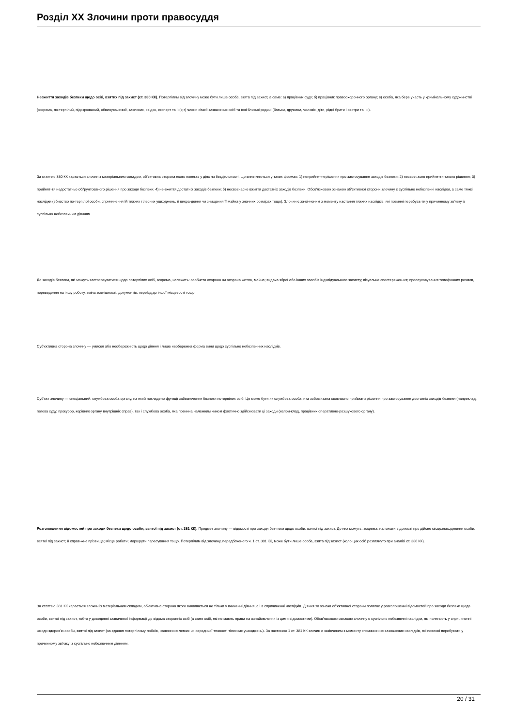Розділ XX Злочини проти правосуддя
Невжиття заходів безпеки щодо осіб, взятих під захист (ст. 380 КК). Потерпілим від злочину може бути лише особа, взята під захист, а саме: а) працівник суду; б) працівник правоохоронного органу; в) особа, яка бере участь у кримінальному судочинстві (зокрема, по-терпілий, підозрюваний, обвинувачений, захисник, свідок, експерт та ін.); г) члени сімей зазначених осіб та їхні близькі родичі (батьки, дружина, чоловік, діти, рідні брати і сестри та ін.).
За статтею 380 КК карається злочин з матеріальним складом, об'єктивна сторона якого полягає у діях чи бездіяльності, що вияв-ляються у таких формах: 1) неприйняття рішення про застосування заходів безпеки; 2) несвоєчасне прийняття такого рішення; 3) прийнят-тя недостатньо обґрунтованого рішення про заходи безпеки; 4) не-вжиття достатніх заходів безпеки; 5) несвоєчасне вжиття достатніх заходів безпеки. Обов'язковою ознакою об'єктивної сторони злочину є суспільно небезпечні наслідки, а саме тяжкі наслідки (вбивство по-терпілої особи, спричинення їй тяжких тілесних ушкоджень, її викра-дення чи знищення її майна у значних розмірах тощо). Злочин є за-кінченим з моменту настання тяжких наслідків, які повинні перебува-ти у причинному зв'язку із суспільно небезпечним діянням.
До заходів безпеки, які можуть застосовуватися щодо потерпілих осіб, зокрема, належать: особиста охорона чи охорона житла, майна; видача зброї або інших засобів індивідуального захисту; візуальне спостережен-ня; прослуховування телефонних розмов, переведення на іншу роботу, зміна зовнішності, документів, переїзд до іншої місцевості тощо.
Суб'єктивна сторона злочину — умисел або необережність щодо діяння і лише необережна форма вини щодо суспільно небезпечних наслідків.
Суб'єкт злочину — спеціальний: службова особа органу, на який покладено функції забезпечення безпеки потерпілих осіб. Це може бути як службова особа, яка зобов'язана своєчасно приймати рішення про застосування достатніх заходів безпеки (наприклад, голова суду, прокурор, керівник органу внутрішніх справ), так і службова особа, яка повинна належним чином фактично здійснювати ці заходи (напри-клад, працівник оперативно-розшукового органу).
Розголошення відомостей про заходи безпеки щодо особи, взятої під захист (ст. 381 КК). Предмет злочину — відомості про заходи без-пеки щодо особи, взятої під захист. До них можуть, зокрема, належати відомості про дійсне місцезнаходження особи, взятої під захист; її справ-жнє прізвище; місце роботи; маршрути пересування тощо. Потерпілим від злочину, передбаченого ч. 1 ст. 381 КК, може бути лише особа, взята під захист (коло цих осіб розглянуто при аналізі ст. 380 КК).
За статтею 381 КК карається злочин із матеріальним складом, об'єктивна сторона якого виявляється не тільки у вчиненні діяння, а і в спричиненні наслідків. Діяння як ознака об'єктивної сторони полягає у розголошенні відомостей про заходи безпеки щодо особи, взятої під захист, тобто у доведенні зазначеної інформації до відома сторонніх осіб (а саме осіб, які не мають права на ознайомлення із цими відомостями). Обов'язковою ознакою злочину є суспільно небезпечні наслідки, які полягають у спричиненні шкоди здоров'ю особи, взятої під захист (за-вдання потерпілому побоїв, нанесення легких чи середньої тяжкості тілесних ушкоджень). За частиною 1 ст. 381 КК злочин є закінченим з моменту спричинення зазначених наслідків, які повинні перебувати у причинному зв'язку із суспільно небезпечним діянням.
20 / 31